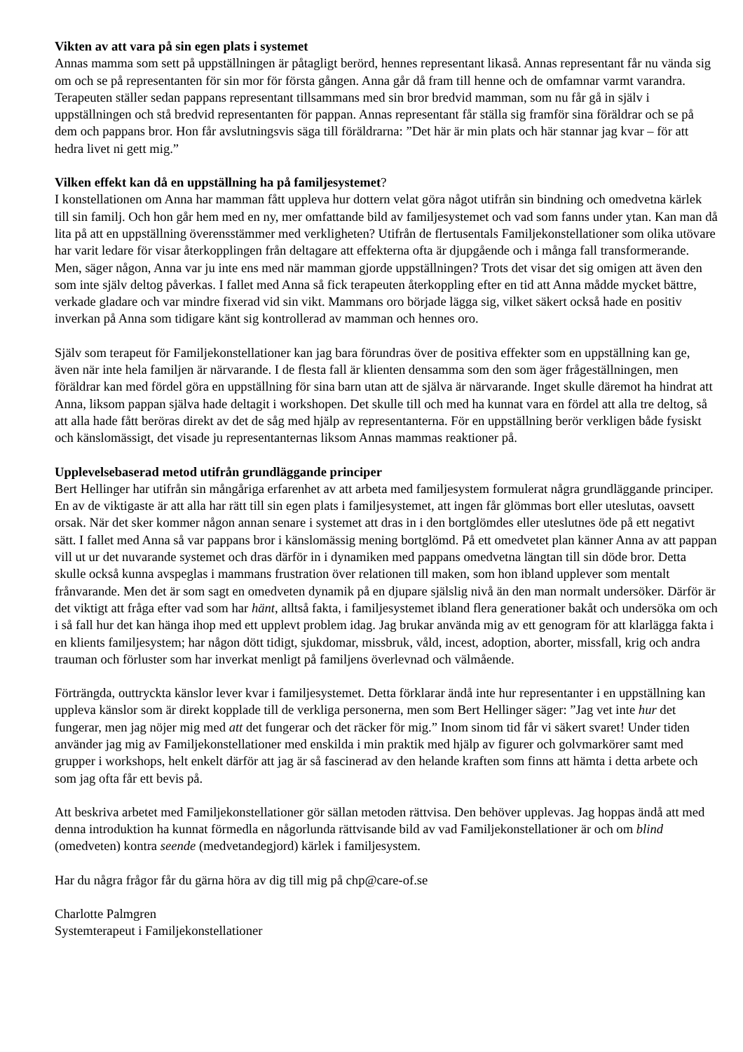Vikten av att vara på sin egen plats i systemet
Annas mamma som sett på uppställningen är påtagligt berörd, hennes representant likaså. Annas representant får nu vända sig om och se på representanten för sin mor för första gången. Anna går då fram till henne och de omfamnar varmt varandra. Terapeuten ställer sedan pappans representant tillsammans med sin bror bredvid mamman, som nu får gå in själv i uppställningen och stå bredvid representanten för pappan. Annas representant får ställa sig framför sina föräldrar och se på dem och pappans bror. Hon får avslutningsvis säga till föräldrarna: ”Det här är min plats och här stannar jag kvar – för att hedra livet ni gett mig.”
Vilken effekt kan då en uppställning ha på familjesystemet?
I konstellationen om Anna har mamman fått uppleva hur dottern velat göra något utifrån sin bindning och omedvetna kärlek till sin familj. Och hon går hem med en ny, mer omfattande bild av familjesystemet och vad som fanns under ytan. Kan man då lita på att en uppställning överensstämmer med verkligheten? Utifrån de flertusentals Familjekonstellationer som olika utövare har varit ledare för visar återkopplingen från deltagare att effekterna ofta är djupgående och i många fall transformerande. Men, säger någon, Anna var ju inte ens med när mamman gjorde uppställningen? Trots det visar det sig omigen att även den som inte själv deltog påverkas. I fallet med Anna så fick terapeuten återkoppling efter en tid att Anna mådde mycket bättre, verkade gladare och var mindre fixerad vid sin vikt. Mammans oro började lägga sig, vilket säkert också hade en positiv inverkan på Anna som tidigare känt sig kontrollerad av mamman och hennes oro.
Själv som terapeut för Familjekonstellationer kan jag bara förundras över de positiva effekter som en uppställning kan ge, även när inte hela familjen är närvarande. I de flesta fall är klienten densamma som den som äger frågeställningen, men föräldrar kan med fördel göra en uppställning för sina barn utan att de själva är närvarande. Inget skulle däremot ha hindrat att Anna, liksom pappan själva hade deltagit i workshopen. Det skulle till och med ha kunnat vara en fördel att alla tre deltog, så att alla hade fått beröras direkt av det de såg med hjälp av representanterna. För en uppställning berör verkligen både fysiskt och känslomässigt, det visade ju representanternas liksom Annas mammas reaktioner på.
Upplevelsebaserad metod utifrån grundläggande principer
Bert Hellinger har utifrån sin mångåriga erfarenhet av att arbeta med familjesystem formulerat några grundläggande principer. En av de viktigaste är att alla har rätt till sin egen plats i familjesystemet, att ingen får glömmas bort eller uteslutas, oavsett orsak. När det sker kommer någon annan senare i systemet att dras in i den bortglömdes eller uteslutnes öde på ett negativt sätt. I fallet med Anna så var pappans bror i känslomässig mening bortglömd. På ett omedvetet plan känner Anna av att pappan vill ut ur det nuvarande systemet och dras därför in i dynamiken med pappans omedvetna längtan till sin döde bror. Detta skulle också kunna avspeglas i mammans frustration över relationen till maken, som hon ibland upplever som mentalt frånvarande. Men det är som sagt en omedveten dynamik på en djupare själslig nivå än den man normalt undersöker. Därför är det viktigt att fråga efter vad som har hänt, alltså fakta, i familjesystemet ibland flera generationer bakåt och undersöka om och i så fall hur det kan hänga ihop med ett upplevt problem idag. Jag brukar använda mig av ett genogram för att klarlägga fakta i en klients familjesystem; har någon dött tidigt, sjukdomar, missbruk, våld, incest, adoption, aborter, missfall, krig och andra trauman och förluster som har inverkat menligt på familjens överlevnad och välmående.
Förträngda, outtryckta känslor lever kvar i familjesystemet. Detta förklarar ändå inte hur representanter i en uppställning kan uppleva känslor som är direkt kopplade till de verkliga personerna, men som Bert Hellinger säger: ”Jag vet inte hur det fungerar, men jag nöjer mig med att det fungerar och det räcker för mig.” Inom sinom tid får vi säkert svaret! Under tiden använder jag mig av Familjekonstellationer med enskilda i min praktik med hjälp av figurer och golvmarkörer samt med grupper i workshops, helt enkelt därför att jag är så fascinerad av den helande kraften som finns att hämta i detta arbete och som jag ofta får ett bevis på.
Att beskriva arbetet med Familjekonstellationer gör sällan metoden rättvisa. Den behöver upplevas. Jag hoppas ändå att med denna introduktion ha kunnat förmedla en någorlunda rättvisande bild av vad Familjekonstellationer är och om blind (omedveten) kontra seende (medvetandegjord) kärlek i familjesystem.
Har du några frågor får du gärna höra av dig till mig på chp@care-of.se
Charlotte Palmgren
Systemterapeut i Familjekonstellationer